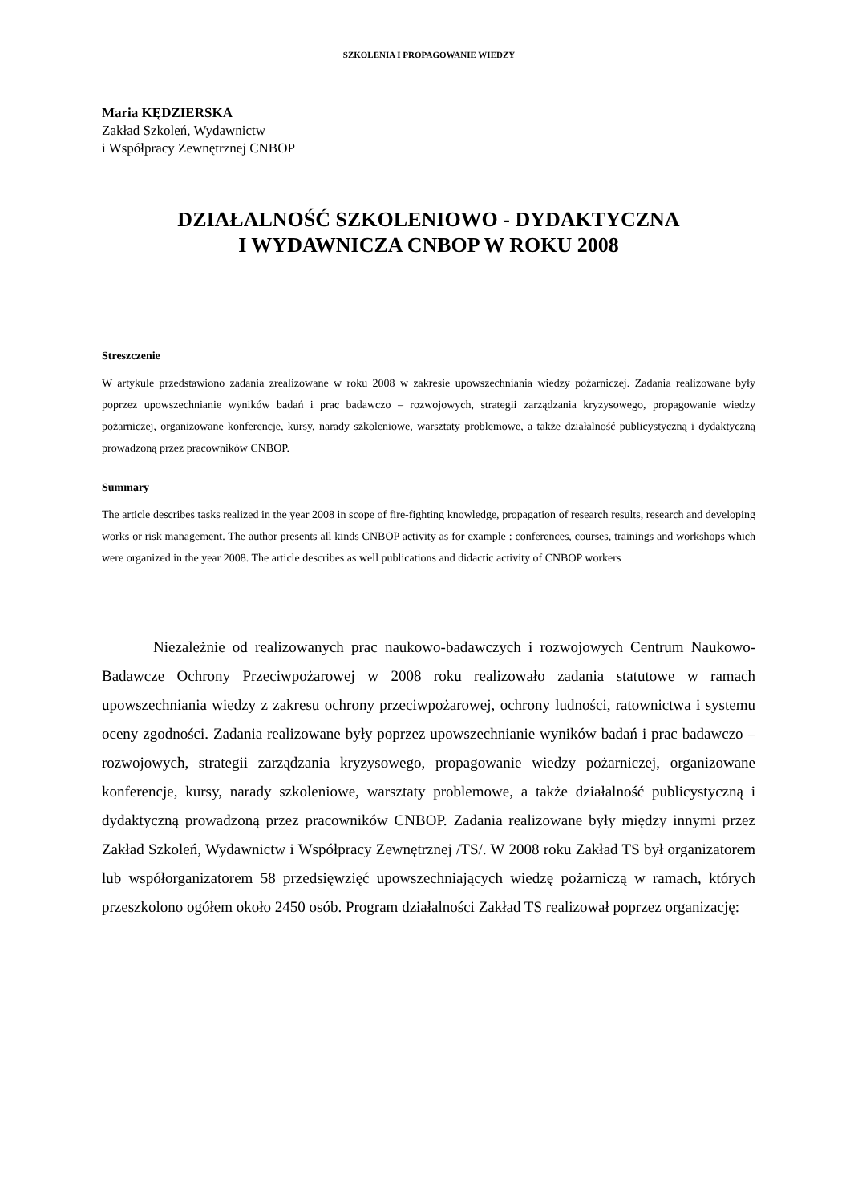SZKOLENIA I PROPAGOWANIE WIEDZY
Maria KĘDZIERSKA
Zakład Szkoleń, Wydawnictw
i Współpracy Zewnętrznej CNBOP
DZIAŁALNOŚĆ SZKOLENIOWO - DYDAKTYCZNA
I WYDAWNICZA CNBOP W ROKU 2008
Streszczenie
W artykule przedstawiono zadania zrealizowane w roku 2008 w zakresie upowszechniania wiedzy pożarniczej. Zadania realizowane były poprzez upowszechnianie wyników badań i prac badawczo – rozwojowych, strategii zarządzania kryzysowego, propagowanie wiedzy pożarniczej, organizowane konferencje, kursy, narady szkoleniowe, warsztaty problemowe, a także działalność publicystyczną i dydaktyczną prowadzoną przez pracowników CNBOP.
Summary
The article describes tasks realized in the year 2008 in scope of fire-fighting knowledge, propagation of research results, research and developing works or risk management. The author presents all kinds CNBOP activity as for example : conferences, courses, trainings and workshops which were organized in the year 2008. The article describes as well publications and didactic activity of CNBOP workers
Niezależnie od realizowanych prac naukowo-badawczych i rozwojowych Centrum Naukowo-Badawcze Ochrony Przeciwpożarowej w 2008 roku realizowało zadania statutowe w ramach upowszechniania wiedzy z zakresu ochrony przeciwpożarowej, ochrony ludności, ratownictwa i systemu oceny zgodności. Zadania realizowane były poprzez upowszechnianie wyników badań i prac badawczo – rozwojowych, strategii zarządzania kryzysowego, propagowanie wiedzy pożarniczej, organizowane konferencje, kursy, narady szkoleniowe, warsztaty problemowe, a także działalność publicystyczną i dydaktyczną prowadzoną przez pracowników CNBOP. Zadania realizowane były między innymi przez Zakład Szkoleń, Wydawnictw i Współpracy Zewnętrznej /TS/. W 2008 roku Zakład TS był organizatorem lub współorganizatorem 58 przedsięwzięć upowszechniających wiedzę pożarniczą w ramach, których przeszkolono ogółem około 2450 osób. Program działalności Zakład TS realizował poprzez organizację: